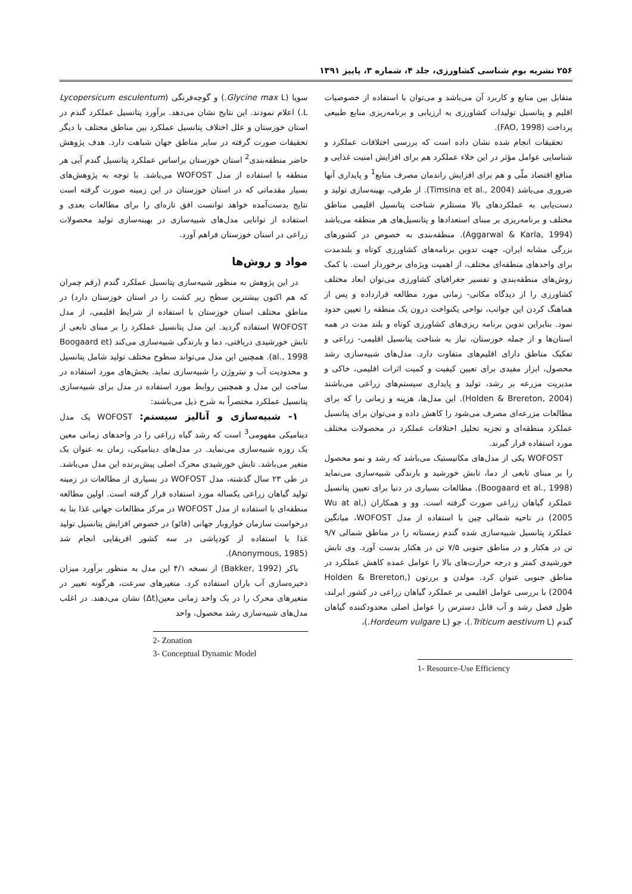۲۵۶ نشریه بوم شناسی کشاورزی، جلد ۴، شماره ۳، پاییز ۱۳۹۱
متقابل بین منابع و کاربرد آن می‌باشد و می‌توان با استفاده از خصوصیات اقلیم و پتانسیل تولیدات کشاورزی به ارزیابی و برنامه‌ریزی منابع طبیعی پرداخت (FAO, 1998).
تحقیقات انجام شده نشان داده است که بررسی اختلافات عملکرد و شناسایی عوامل مؤثر در این خلاء عملکرد هم برای افزایش امنیت غذایی و منافع اقتصاد ملّی و هم برای افزایش راندمان مصرف منابع<sup>1</sup> و پایداری آنها ضروری می‌باشد (Timsina et al., 2004). از طرفی، بهینه‌سازی تولید و دست‌یابی به عملکردهای بالا مستلزم شناخت پتانسیل اقلیمی مناطق مختلف و برنامه‌ریزی بر مبنای استعدادها و پتانسیل‌های هر منطقه می‌باشد (Aggarwal & Karla, 1994). منطقه‌بندی به خصوص در کشورهای بزرگی مشابه ایران، جهت تدوین برنامه‌های کشاورزی کوتاه و بلندمدت برای واحدهای منطقه‌ای مختلف، از اهمیت ویژه‌ای برخوردار است. با کمک روش‌های منطقه‌بندی و تفسیر جغرافیای کشاورزی می‌توان ابعاد مختلف کشاورزی را از دیدگاه مکانی- زمانی مورد مطالعه قرارداده و پس از هماهنگ کردن این جوانب، نواحی یکنواخت درون یک منطقه را تعیین حدود نمود. بنابراین تدوین برنامه ریزی‌های کشاورزی کوتاه و بلند مدت در همه استان‌ها و از جمله خوزستان، نیاز به شناخت پتانسیل اقلیمی- زراعی و تفکیک مناطق دارای اقلیم‌های متفاوت دارد. مدل‌های شبیه‌سازی رشد محصول، ابزار مفیدی برای تعیین کیفیت و کمیت اثرات اقلیمی، خاکی و مدیریت مزرعه بر رشد، تولید و پایداری سیستم‌های زراعی می‌باشند (Holden & Brereton, 2004). این مدل‌ها، هزینه و زمانی را که برای مطالعات مزرعه‌ای مصرف می‌شود را کاهش داده و می‌توان برای پتانسیل عملکرد منطقه‌ای و تجزیه تحلیل اختلافات عملکرد در محصولات مختلف مورد استفاده قرار گیرند.
WOFOST یکی از مدل‌های مکانیستیک می‌باشد که رشد و نمو محصول را بر مبنای تابعی از دما، تابش خورشید و بارندگی شبیه‌سازی می‌نماید (Boogaard et al., 1998). مطالعات بسیاری در دنیا برای تعیین پتانسیل عملکرد گیاهان زراعی صورت گرفته است. وو و همکاران (Wu at al, 2005) در ناحیه شمالی چین با استفاده از مدل WOFOST، میانگین عملکرد پتانسیل شبیه‌سازی شده گندم زمستانه را در مناطق شمالی ۹/۷ تن در هکتار و در مناطق جنوبی ۷/۵ تن در هکتار بدست آورد. وی تابش خورشیدی کمتر و درجه حرارت‌های بالا را عوامل عمده کاهش عملکرد در مناطق جنوبی عنوان کرد. مولدن و بررتون (Holden & Brereton, 2004) با بررسی عوامل اقلیمی بر عملکرد گیاهان زراعی در کشور ایرلند، طول فصل رشد و آب قابل دسترس را عوامل اصلی محدودکننده گیاهان گندم (Triticum aestivum L.)، جو (Hordeum vulgare L.)،
1- Resource-Use Efficiency
سویا (Glycine max L.) و گوجه‌فرنگی (Lycopersicum esculentum L.) اعلام نمودند. این نتایج نشان می‌دهد. برآورد پتانسیل عملکرد گندم در استان خوزستان و علل اختلاف پتانسیل عملکرد بین مناطق مختلف با دیگر تحقیقات صورت گرفته در سایر مناطق جهان شباهت دارد. هدف پژوهش حاضر منطقه‌بندی<sup>2</sup> استان خوزستان براساس عملکرد پتانسیل گندم آبی هر منطقه با استفاده از مدل WOFOST می‌باشد. با توجه به پژوهش‌های بسیار مقدماتی که در استان خوزستان در این زمینه صورت گرفته است نتایج بدست‌آمده خواهد توانست افق تازه‌ای را برای مطالعات بعدی و استفاده از توانایی مدل‌های شبیه‌سازی در بهینه‌سازی تولید محصولات زراعی در استان خوزستان فراهم آورد.
مواد و روش‌ها
در این پژوهش به منظور شبیه‌سازی پتانسیل عملکرد گندم (رقم چمران که هم اکنون بیشترین سطح زیر کشت را در استان خوزستان دارد) در مناطق مختلف استان خوزستان با استفاده از شرایط اقلیمی، از مدل WOFOST استفاده گردید. این مدل پتانسیل عملکرد را بر مبنای تابعی از تابش خورشیدی دریافتی، دما و بارندگی شبیه‌سازی می‌کند (Boogaard et al., 1998). همچنین این مدل می‌تواند سطوح مختلف تولید شامل پتانسیل و محدودیت آب و نیتروژن را شبیه‌سازی نماید. بخش‌های مورد استفاده در ساخت این مدل و همچنین روابط مورد استفاده در مدل برای شبیه‌سازی پتانسیل عملکرد مختصراً به شرح ذیل می‌باشند:
۱- شبیه‌سازی و آنالیز سیستم: WOFOST یک مدل دینامیکی مفهومی<sup>3</sup> است که رشد گیاه زراعی را در واحدهای زمانی معین یک روزه شبیه‌سازی می‌نماید. در مدل‌های دینامیکی، زمان به عنوان یک متغیر می‌باشد. تابش خورشیدی محرک اصلی پیش‌برنده این مدل می‌باشد. در طی ۲۳ سال گذشته، مدل WOFOST در بسیاری از مطالعات در زمینه تولید گیاهان زراعی یکساله مورد استفاده قرار گرفته است. اولین مطالعه منطقه‌ای با استفاده از مدل WOFOST در مرکز مطالعات جهانی غذا بنا به درخواست سازمان خواروبار جهانی (فائو) در خصوص افزایش پتانسیل تولید غذا با استفاده از کودپاشی در سه کشور افریقایی انجام شد (Anonymous, 1985).
باکر (Bakker, 1992) از نسخه ۴/۱ این مدل به منظور برآورد میزان ذخیره‌سازی آب باران استفاده کرد. متغیرهای سرعت، هرگونه تغییر در متغیرهای محرک را در یک واحد زمانی معین(Δt) نشان می‌دهند. در اغلب مدل‌های شبیه‌سازی رشد محصول، واحد
2- Zonation
3- Conceptual Dynamic Model